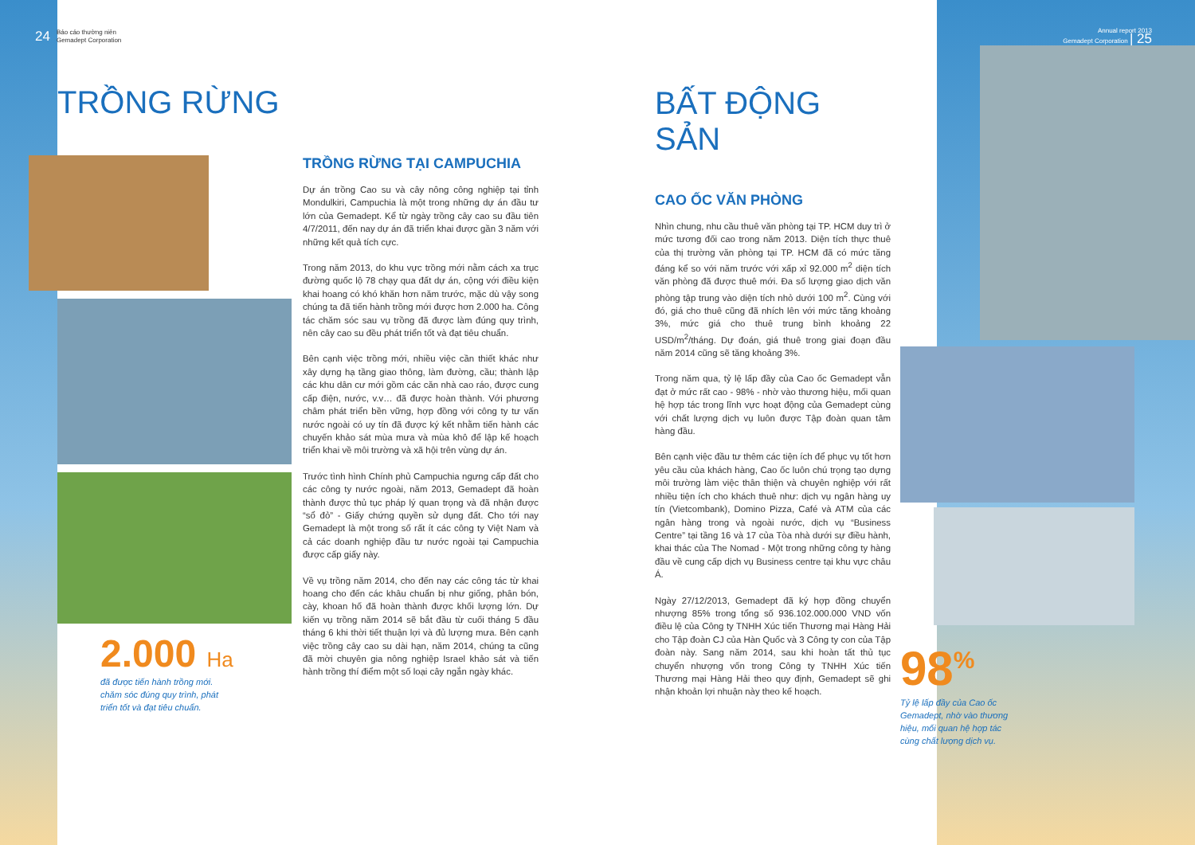24
Báo cáo thường niên
Gemadept Corporation
TRỒNG RỪNG
2.000 Ha
đã được tiến hành trồng mới. chăm sóc đúng quy trình, phát triển tốt và đạt tiêu chuẩn.
TRỒNG RỪNG TẠI CAMPUCHIA
Dự án trồng Cao su và cây nông công nghiệp tại tỉnh Mondulkiri, Campuchia là một trong những dự án đầu tư lớn của Gemadept. Kể từ ngày trồng cây cao su đầu tiên 4/7/2011, đến nay dự án đã triển khai được gần 3 năm với những kết quả tích cực.
Trong năm 2013, do khu vực trồng mới nằm cách xa trục đường quốc lộ 78 chạy qua đất dự án, cộng với điều kiện khai hoang có khó khăn hơn năm trước, mặc dù vậy song chúng ta đã tiến hành trồng mới được hơn 2.000 ha. Công tác chăm sóc sau vụ trồng đã được làm đúng quy trình, nên cây cao su đều phát triển tốt và đạt tiêu chuẩn.
Bên cạnh việc trồng mới, nhiều việc cần thiết khác như xây dựng hạ tầng giao thông, làm đường, cầu; thành lập các khu dân cư mới gồm các căn nhà cao ráo, được cung cấp điện, nước, v.v… đã được hoàn thành. Với phương châm phát triển bền vững, hợp đồng với công ty tư vấn nước ngoài có uy tín đã được ký kết nhằm tiến hành các chuyến khảo sát mùa mưa và mùa khô để lập kế hoạch triển khai về môi trường và xã hội trên vùng dự án.
Trước tình hình Chính phủ Campuchia ngưng cấp đất cho các công ty nước ngoài, năm 2013, Gemadept đã hoàn thành được thủ tục pháp lý quan trọng và đã nhận được “sổ đỏ” - Giấy chứng quyền sử dụng đất. Cho tới nay Gemadept là một trong số rất ít các công ty Việt Nam và cả các doanh nghiệp đầu tư nước ngoài tại Campuchia được cấp giấy này.
Về vụ trồng năm 2014, cho đến nay các công tác từ khai hoang cho đến các khâu chuẩn bị như giống, phân bón, cày, khoan hố đã hoàn thành được khối lượng lớn. Dự kiến vụ trồng năm 2014 sẽ bắt đầu từ cuối tháng 5 đầu tháng 6 khi thời tiết thuận lợi và đủ lượng mưa. Bên cạnh việc trồng cây cao su dài hạn, năm 2014, chúng ta cũng đã mời chuyên gia nông nghiệp Israel khảo sát và tiến hành trồng thí điểm một số loại cây ngắn ngày khác.
Annual report 2013
Gemadept Corporation | 25
BẤT ĐỘNG SẢN
CAO ỐC VĂN PHÒNG
Nhìn chung, nhu cầu thuê văn phòng tại TP. HCM duy trì ở mức tương đối cao trong năm 2013. Diện tích thực thuê của thị trường văn phòng tại TP. HCM đã có mức tăng đáng kể so với năm trước với xấp xỉ 92.000 m<sup>2</sup> diện tích văn phòng đã được thuê mới. Đa số lượng giao dịch văn phòng tập trung vào diện tích nhỏ dưới 100 m<sup>2</sup>. Cùng với đó, giá cho thuê cũng đã nhích lên với mức tăng khoảng 3%, mức giá cho thuê trung bình khoảng 22 USD/m<sup>2</sup>/tháng. Dự đoán, giá thuê trong giai đoạn đầu năm 2014 cũng sẽ tăng khoảng 3%.
Trong năm qua, tỷ lệ lấp đầy của Cao ốc Gemadept vẫn đạt ở mức rất cao - 98% - nhờ vào thương hiệu, mối quan hệ hợp tác trong lĩnh vực hoạt động của Gemadept cùng với chất lượng dịch vụ luôn được Tập đoàn quan tâm hàng đầu.
Bên cạnh việc đầu tư thêm các tiện ích để phục vụ tốt hơn yêu cầu của khách hàng, Cao ốc luôn chú trọng tạo dựng môi trường làm việc thân thiện và chuyên nghiệp với rất nhiều tiện ích cho khách thuê như: dịch vụ ngân hàng uy tín (Vietcombank), Domino Pizza, Café và ATM của các ngân hàng trong và ngoài nước, dịch vụ “Business Centre” tại tầng 16 và 17 của Tòa nhà dưới sự điều hành, khai thác của The Nomad - Một trong những công ty hàng đầu về cung cấp dịch vụ Business centre tại khu vực châu Á.
Ngày 27/12/2013, Gemadept đã ký hợp đồng chuyển nhượng 85% trong tổng số 936.102.000.000 VND vốn điều lệ của Công ty TNHH Xúc tiến Thương mại Hàng Hải cho Tập đoàn CJ của Hàn Quốc và 3 Công ty con của Tập đoàn này. Sang năm 2014, sau khi hoàn tất thủ tục chuyển nhượng vốn trong Công ty TNHH Xúc tiến Thương mại Hàng Hải theo quy định, Gemadept sẽ ghi nhận khoản lợi nhuận này theo kế hoạch.
98<sup>%</sup>
Tỷ lệ lấp đầy của Cao ốc Gemadept, nhờ vào thương hiệu, mối quan hệ hợp tác cùng chất lượng dịch vụ.